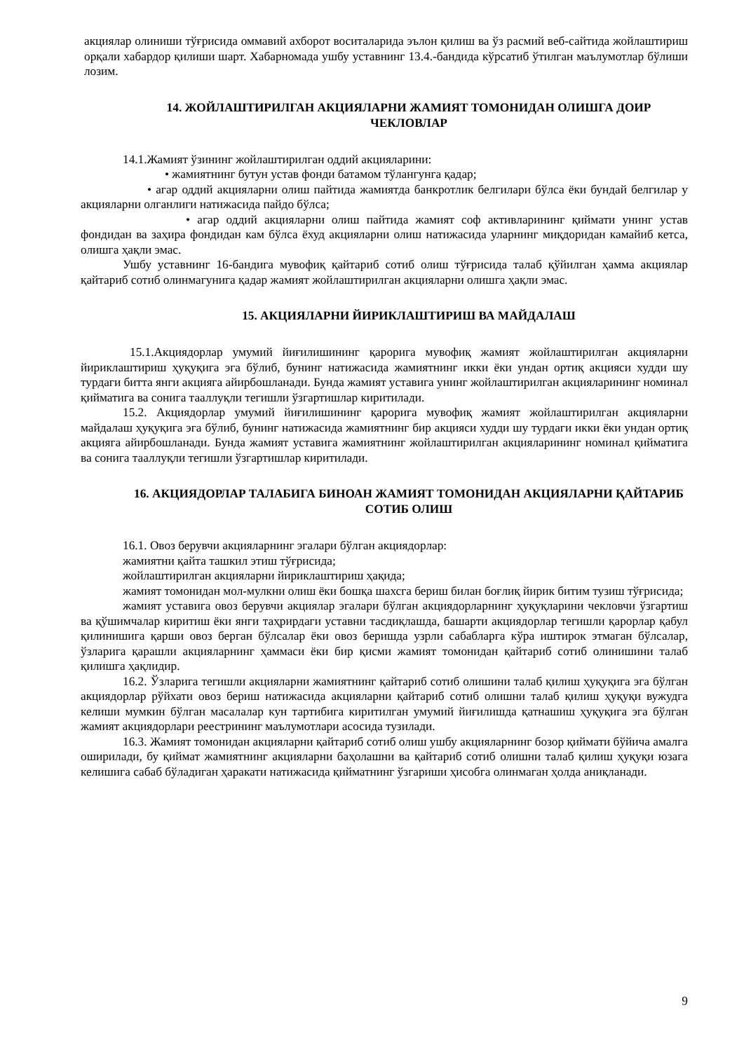акциялар олиниши тўғрисида оммавий ахборот воситаларида эълон қилиш ва ўз расмий веб-сайтида жойлаштириш орқали хабардор қилиши шарт. Хабарномада ушбу уставнинг 13.4.-бандида кўрсатиб ўтилган маълумотлар бўлиши лозим.
14. ЖОЙЛАШТИРИЛГАН АКЦИЯЛАРНИ ЖАМИЯТ ТОМОНИДАН ОЛИШГА ДОИР ЧЕКЛОВЛАР
14.1.Жамият ўзининг жойлаштирилган оддий акцияларини:
• жамиятнинг бутун устав фонди батамом тўлангунга қадар;
• агар оддий акцияларни олиш пайтида жамиятда банкротлик белгилари бўлса ёки бундай белгилар у акцияларни олганлиги натижасида пайдо бўлса;
• агар оддий акцияларни олиш пайтида жамият соф активларининг қиймати унинг устав фондидан ва заҳира фондидан кам бўлса ёхуд акцияларни олиш натижасида уларнинг миқдоридан камайиб кетса, олишга ҳақли эмас.
Ушбу уставнинг 16-бандига мувофиқ қайтариб сотиб олиш тўғрисида талаб қўйилган ҳамма акциялар қайтариб сотиб олинмагунига қадар жамият жойлаштирилган акцияларни олишга ҳақли эмас.
15. АКЦИЯЛАРНИ ЙИРИКЛАШТИРИШ ВА МАЙДАЛАШ
15.1.Акциядорлар умумий йиғилишининг қарорига мувофиқ жамият жойлаштирилган акцияларни йириклаштириш ҳуқуқига эга бўлиб, бунинг натижасида жамиятнинг икки ёки ундан ортиқ акцияси худди шу турдаги битта янги акцияга айирбошланади. Бунда жамият уставига унинг жойлаштирилган акцияларининг номинал қийматига ва сонига тааллуқли тегишли ўзгартишлар киритилади.
15.2. Акциядорлар умумий йиғилишининг қарорига мувофиқ жамият жойлаштирилган акцияларни майдалаш ҳуқуқига эга бўлиб, бунинг натижасида жамиятнинг бир акцияси худди шу турдаги икки ёки ундан ортиқ акцияга айирбошланади. Бунда жамият уставига жамиятнинг жойлаштирилган акцияларининг номинал қийматига ва сонига тааллуқли тегишли ўзгартишлар киритилади.
16. АКЦИЯДОРЛАР ТАЛАБИГА БИНОАН ЖАМИЯТ ТОМОНИДАН АКЦИЯЛАРНИ ҚАЙТАРИБ СОТИБ ОЛИШ
16.1. Овоз берувчи акцияларнинг эгалари бўлган акциядорлар:
жамиятни қайта ташкил этиш тўғрисида;
жойлаштирилган акцияларни йириклаштириш ҳақида;
жамият томонидан мол-мулкни олиш ёки бошқа шахсга бериш билан боғлиқ йирик битим тузиш тўғрисида;
жамият уставига овоз берувчи акциялар эгалари бўлган акциядорларнинг ҳуқуқларини чекловчи ўзгартиш ва қўшимчалар киритиш ёки янги таҳрирдаги уставни тасдиқлашда, башарти акциядорлар тегишли қарорлар қабул қилинишига қарши овоз берган бўлсалар ёки овоз беришда узрли сабабларга кўра иштирок этмаган бўлсалар, ўзларига қарашли акцияларнинг ҳаммаси ёки бир қисми жамият томонидан қайтариб сотиб олинишини талаб қилишга ҳақлидир.
16.2. Ўзларига тегишли акцияларни жамиятнинг қайтариб сотиб олишини талаб қилиш ҳуқуқига эга бўлган акциядорлар рўйхати овоз бериш натижасида акцияларни қайтариб сотиб олишни талаб қилиш ҳуқуқи вужудга келиши мумкин бўлган масалалар кун тартибига киритилган умумий йиғилишда қатнашиш ҳуқуқига эга бўлган жамият акциядорлари реестрининг маълумотлари асосида тузилади.
16.3. Жамият томонидан акцияларни қайтариб сотиб олиш ушбу акцияларнинг бозор қиймати бўйича амалга оширилади, бу қиймат жамиятнинг акцияларни баҳолашни ва қайтариб сотиб олишни талаб қилиш ҳуқуқи юзага келишига сабаб бўладиган ҳаракати натижасида қийматнинг ўзгариши ҳисобга олинмаган ҳолда аниқланади.
9